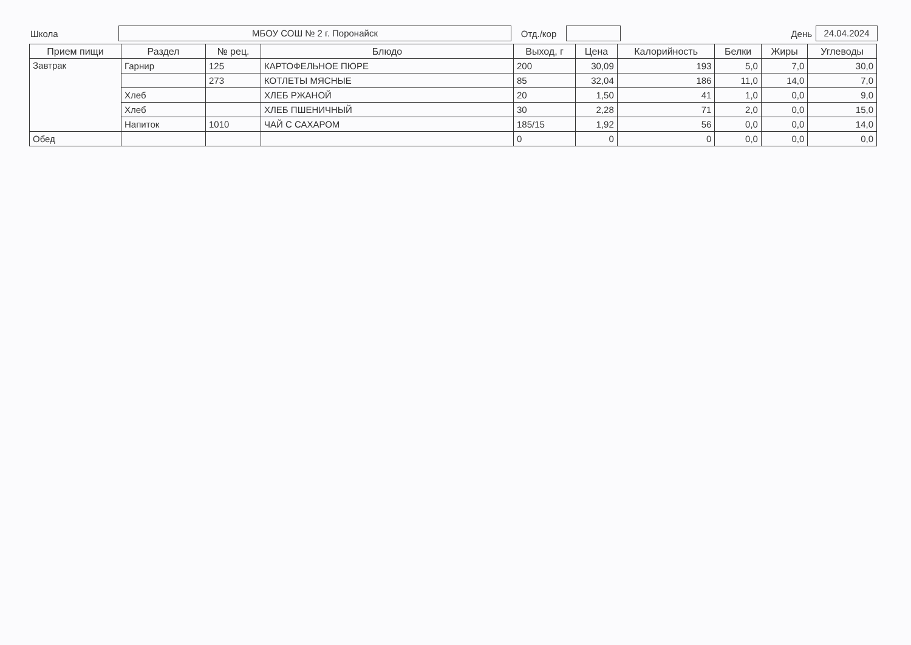Школа
МБОУ СОШ № 2 г. Поронайск
Отд./кор День
24.04.2024
| Прием пищи | Раздел | № рец. | Блюдо | Выход, г | Цена | Калорийность | Белки | Жиры | Углеводы |
| --- | --- | --- | --- | --- | --- | --- | --- | --- | --- |
| Завтрак | Гарнир | 125 | КАРТОФЕЛЬНОЕ ПЮРЕ | 200 | 30,09 | 193 | 5,0 | 7,0 | 30,0 |
| | | 273 | КОТЛЕТЫ МЯСНЫЕ | 85 | 32,04 | 186 | 11,0 | 14,0 | 7,0 |
| | Хлеб | | ХЛЕБ РЖАНОЙ | 20 | 1,50 | 41 | 1,0 | 0,0 | 9,0 |
| | Хлеб | | ХЛЕБ ПШЕНИЧНЫЙ | 30 | 2,28 | 71 | 2,0 | 0,0 | 15,0 |
| | Напиток | 1010 | ЧАЙ С САХАРОМ | 185/15 | 1,92 | 56 | 0,0 | 0,0 | 14,0 |
| Обед | | | | 0 | 0 | 0 | 0,0 | 0,0 | 0,0 |